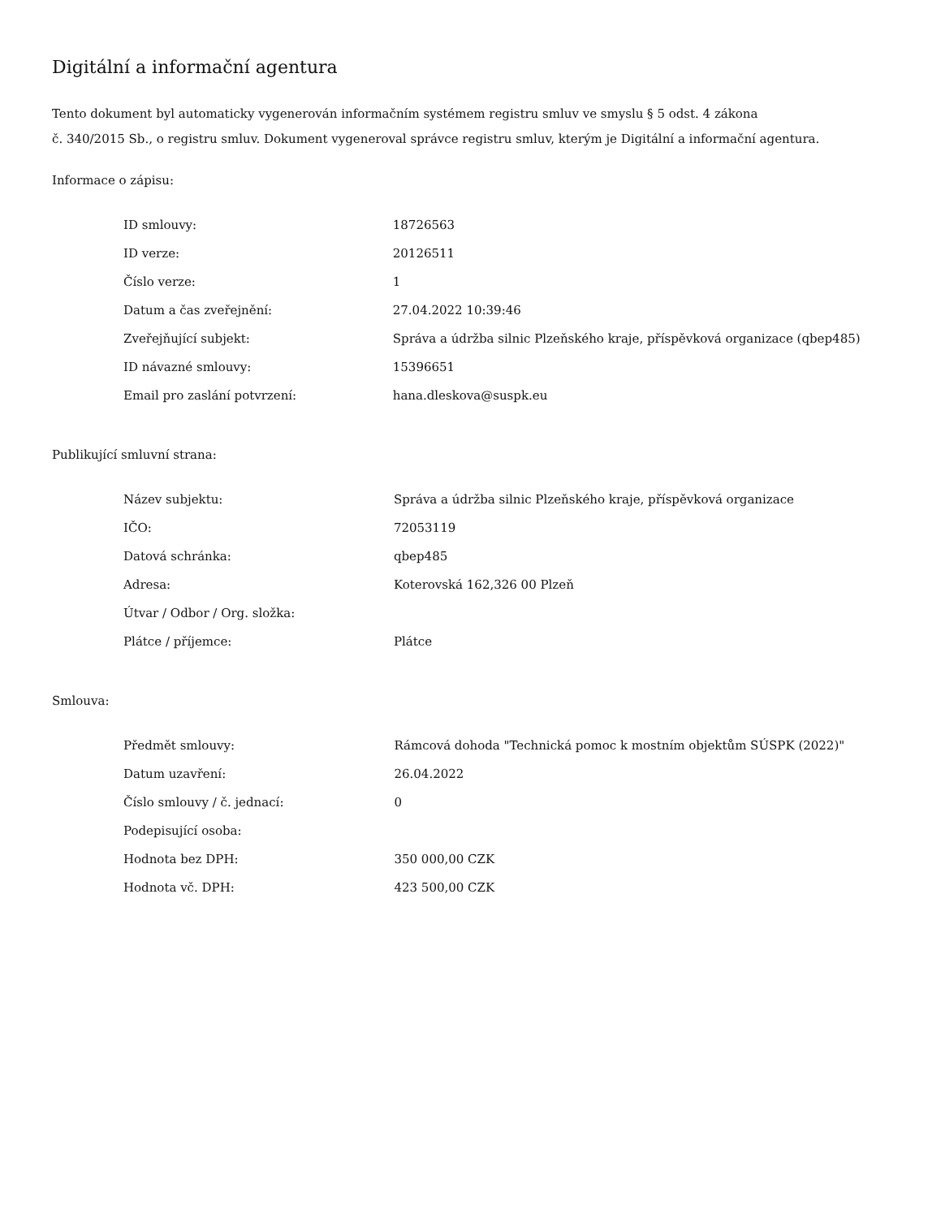Digitální a informační agentura
Tento dokument byl automaticky vygenerován informačním systémem registru smluv ve smyslu § 5 odst. 4 zákona
č. 340/2015 Sb., o registru smluv. Dokument vygeneroval správce registru smluv, kterým je Digitální a informační agentura.
Informace o zápisu:
| ID smlouvy: | 18726563 |
| ID verze: | 20126511 |
| Číslo verze: | 1 |
| Datum a čas zveřejnění: | 27.04.2022 10:39:46 |
| Zveřejňující subjekt: | Správa a údržba silnic Plzeňského kraje, příspěvková organizace (qbep485) |
| ID návazné smlouvy: | 15396651 |
| Email pro zaslání potvrzení: | hana.dleskova@suspk.eu |
Publikující smluvní strana:
| Název subjektu: | Správa a údržba silnic Plzeňského kraje, příspěvková organizace |
| IČO: | 72053119 |
| Datová schránka: | qbep485 |
| Adresa: | Koterovská 162,326 00 Plzeň |
| Útvar / Odbor / Org. složka: | |
| Plátce / příjemce: | Plátce |
Smlouva:
| Předmět smlouvy: | Rámcová dohoda "Technická pomoc k mostním objektům SÚSPK (2022)" |
| Datum uzavření: | 26.04.2022 |
| Číslo smlouvy / č. jednací: | 0 |
| Podepisující osoba: | |
| Hodnota bez DPH: | 350 000,00 CZK |
| Hodnota vč. DPH: | 423 500,00 CZK |